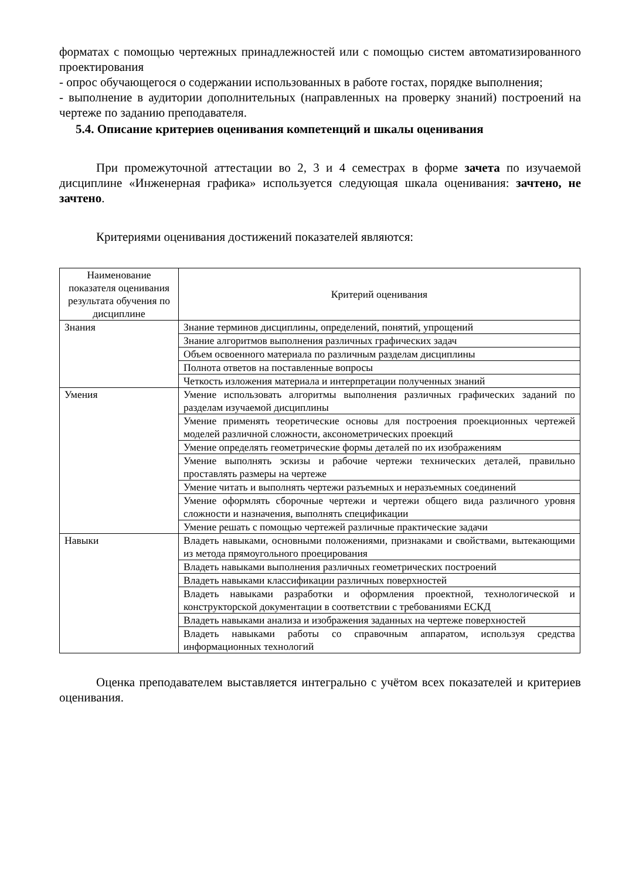форматах с помощью чертежных принадлежностей или с помощью систем автоматизированного проектирования
- опрос обучающегося о содержании использованных в работе гостах, порядке выполнения;
- выполнение в аудитории дополнительных (направленных на проверку знаний) построений на чертеже по заданию преподавателя.
5.4. Описание критериев оценивания компетенций и шкалы оценивания
При промежуточной аттестации во 2, 3 и 4 семестрах в форме зачета по изучаемой дисциплине «Инженерная графика» используется следующая шкала оценивания: зачтено, не зачтено.
Критериями оценивания достижений показателей являются:
| Наименование показателя оценивания результата обучения по дисциплине | Критерий оценивания |
| --- | --- |
| Знания | Знание терминов дисциплины, определений, понятий, упрощений |
| | Знание алгоритмов выполнения различных графических задач |
| | Объем освоенного материала по различным разделам дисциплины |
| | Полнота ответов на поставленные вопросы |
| | Четкость изложения материала и интерпретации полученных знаний |
| Умения | Умение использовать алгоритмы выполнения различных графических заданий по разделам изучаемой дисциплины |
| | Умение применять теоретические основы для построения проекционных чертежей моделей различной сложности, аксонометрических проекций |
| | Умение определять геометрические формы деталей по их изображениям |
| | Умение выполнять эскизы и рабочие чертежи технических деталей, правильно проставлять размеры на чертеже |
| | Умение читать и выполнять чертежи разъемных и неразъемных соединений |
| | Умение оформлять сборочные чертежи и чертежи общего вида различного уровня сложности и назначения, выполнять спецификации |
| | Умение решать с помощью чертежей различные практические задачи |
| Навыки | Владеть навыками, основными положениями, признаками и свойствами, вытекающими из метода прямоугольного проецирования |
| | Владеть навыками выполнения различных геометрических построений |
| | Владеть навыками классификации различных поверхностей |
| | Владеть навыками разработки и оформления проектной, технологической и конструкторской документации в соответствии с требованиями ЕСКД |
| | Владеть навыками анализа и изображения заданных на чертеже поверхностей |
| | Владеть навыками работы со справочным аппаратом, используя средства информационных технологий |
Оценка преподавателем выставляется интегрально с учётом всех показателей и критериев оценивания.